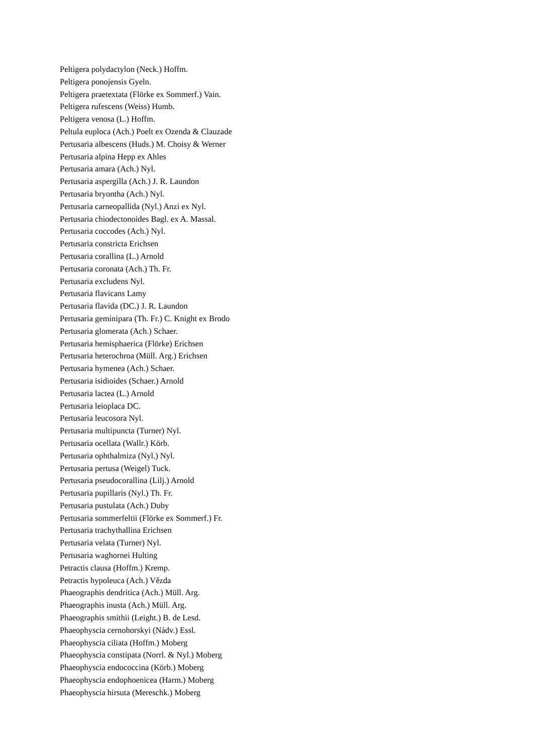Peltigera polydactylon (Neck.) Hoffm.
Peltigera ponojensis Gyeln.
Peltigera praetextata (Flörke ex Sommerf.) Vain.
Peltigera rufescens (Weiss) Humb.
Peltigera venosa (L.) Hoffm.
Peltula euploca (Ach.) Poelt ex Ozenda & Clauzade
Pertusaria albescens (Huds.) M. Choisy & Werner
Pertusaria alpina Hepp ex Ahles
Pertusaria amara (Ach.) Nyl.
Pertusaria aspergilla (Ach.) J. R. Laundon
Pertusaria bryontha (Ach.) Nyl.
Pertusaria carneopallida (Nyl.) Anzi ex Nyl.
Pertusaria chiodectonoides Bagl. ex A. Massal.
Pertusaria coccodes (Ach.) Nyl.
Pertusaria constricta Erichsen
Pertusaria corallina (L.) Arnold
Pertusaria coronata (Ach.) Th. Fr.
Pertusaria excludens Nyl.
Pertusaria flavicans Lamy
Pertusaria flavida (DC.) J. R. Laundon
Pertusaria geminipara (Th. Fr.) C. Knight ex Brodo
Pertusaria glomerata (Ach.) Schaer.
Pertusaria hemisphaerica (Flörke) Erichsen
Pertusaria heterochroa (Müll. Arg.) Erichsen
Pertusaria hymenea (Ach.) Schaer.
Pertusaria isidioides (Schaer.) Arnold
Pertusaria lactea (L.) Arnold
Pertusaria leioplaca DC.
Pertusaria leucosora Nyl.
Pertusaria multipuncta (Turner) Nyl.
Pertusaria ocellata (Wallr.) Körb.
Pertusaria ophthalmiza (Nyl.) Nyl.
Pertusaria pertusa (Weigel) Tuck.
Pertusaria pseudocorallina (Lilj.) Arnold
Pertusaria pupillaris (Nyl.) Th. Fr.
Pertusaria pustulata (Ach.) Duby
Pertusaria sommerfeltii (Flörke ex Sommerf.) Fr.
Pertusaria trachythallina Erichsen
Pertusaria velata (Turner) Nyl.
Pertusaria waghornei Hulting
Petractis clausa (Hoffm.) Kremp.
Petractis hypoleuca (Ach.) Vězda
Phaeographis dendritica (Ach.) Müll. Arg.
Phaeographis inusta (Ach.) Müll. Arg.
Phaeographis smithii (Leight.) B. de Lesd.
Phaeophyscia cernohorskyi (Nádv.) Essl.
Phaeophyscia ciliata (Hoffm.) Moberg
Phaeophyscia constipata (Norrl. & Nyl.) Moberg
Phaeophyscia endococcina (Körb.) Moberg
Phaeophyscia endophoenicea (Harm.) Moberg
Phaeophyscia hirsuta (Mereschk.) Moberg